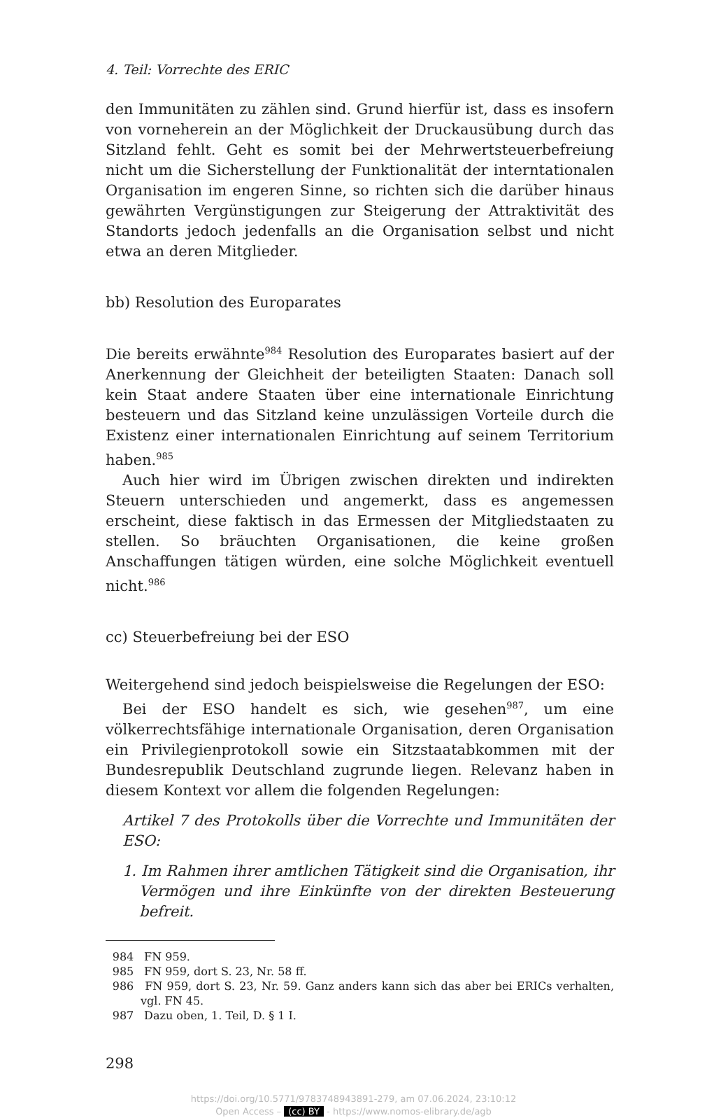4. Teil: Vorrechte des ERIC
den Immunitäten zu zählen sind. Grund hierfür ist, dass es insofern von vorneherein an der Möglichkeit der Druckausübung durch das Sitzland fehlt. Geht es somit bei der Mehrwertsteuerbefreiung nicht um die Sicherstellung der Funktionalität der interntationalen Organisation im engeren Sinne, so richten sich die darüber hinaus gewährten Vergünstigungen zur Steigerung der Attraktivität des Standorts jedoch jedenfalls an die Organisation selbst und nicht etwa an deren Mitglieder.
bb) Resolution des Europarates
Die bereits erwähnte<sup>984</sup> Resolution des Europarates basiert auf der Anerkennung der Gleichheit der beteiligten Staaten: Danach soll kein Staat andere Staaten über eine internationale Einrichtung besteuern und das Sitzland keine unzulässigen Vorteile durch die Existenz einer internationalen Einrichtung auf seinem Territorium haben.<sup>985</sup>
Auch hier wird im Übrigen zwischen direkten und indirekten Steuern unterschieden und angemerkt, dass es angemessen erscheint, diese faktisch in das Ermessen der Mitgliedstaaten zu stellen. So bräuchten Organisationen, die keine großen Anschaffungen tätigen würden, eine solche Möglichkeit eventuell nicht.<sup>986</sup>
cc) Steuerbefreiung bei der ESO
Weitergehend sind jedoch beispielsweise die Regelungen der ESO:
Bei der ESO handelt es sich, wie gesehen<sup>987</sup>, um eine völkerrechtsfähige internationale Organisation, deren Organisation ein Privilegienprotokoll sowie ein Sitzstaatabkommen mit der Bundesrepublik Deutschland zugrunde liegen. Relevanz haben in diesem Kontext vor allem die folgenden Regelungen:
Artikel 7 des Protokolls über die Vorrechte und Immunitäten der ESO:
1. Im Rahmen ihrer amtlichen Tätigkeit sind die Organisation, ihr Vermögen und ihre Einkünfte von der direkten Besteuerung befreit.
984 FN 959.
985 FN 959, dort S. 23, Nr. 58 ff.
986 FN 959, dort S. 23, Nr. 59. Ganz anders kann sich das aber bei ERICs verhalten, vgl. FN 45.
987 Dazu oben, 1. Teil, D. § 1 I.
298
https://doi.org/10.5771/9783748943891-279, am 07.06.2024, 23:10:12
Open Access – (cc) BY - https://www.nomos-elibrary.de/agb